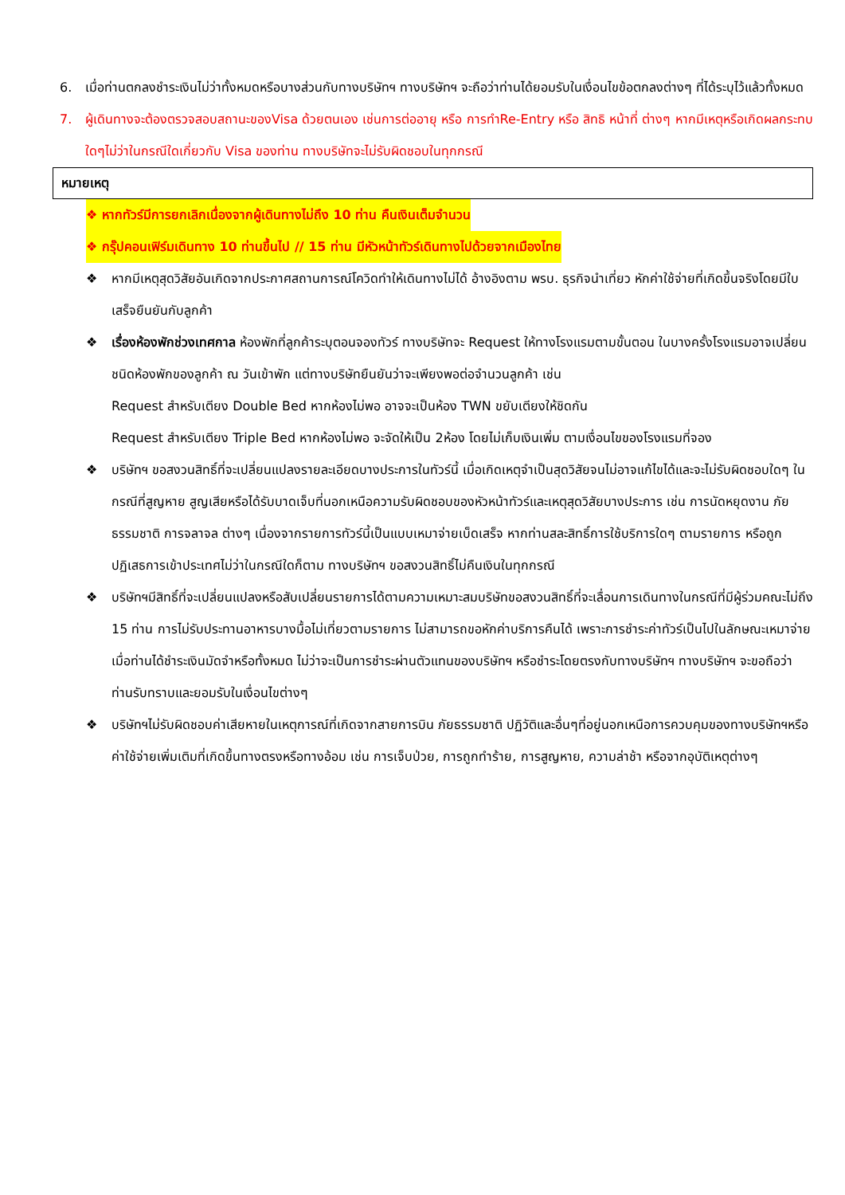6. เมื่อท่านตกลงชำระเงินไม่ว่าทั้งหมดหรือบางส่วนกับทางบริษัทฯ ทางบริษัทฯ จะถือว่าท่านได้ยอมรับในเงื่อนไขข้อตกลงต่างๆ ที่ได้ระบุไว้แล้วทั้งหมด
7. ผู้เดินทางจะต้องตรวจสอบสถานะของVisa ด้วยตนเอง เช่นการต่ออายุ หรือ การทำRe-Entry หรือ สิทธิ หน้าที่ ต่างๆ หากมีเหตุหรือเกิดผลกระทบใดๆไม่ว่าในกรณีใดเกี่ยวกับ Visa ของท่าน ทางบริษัทจะไม่รับผิดชอบในทุกกรณี
หมายเหตุ
❖ หากทัวร์มีการยกเลิกเนื่องจากผู้เดินทางไม่ถึง 10 ท่าน คืนเงินเต็มจำนวน
❖ กรุ๊ปคอนเฟิร์มเดินทาง 10 ท่านขึ้นไป // 15 ท่าน มีหัวหน้าทัวร์เดินทางไปด้วยจากเมืองไทย
❖ หากมีเหตุสุดวิสัยอันเกิดจากประกาศสถานการณ์โควิดทำให้เดินทางไม่ได้ อ้างอิงตาม พรบ. ธุรกิจนำเที่ยว หักค่าใช้จ่ายที่เกิดขึ้นจริงโดยมีใบเสร็จยืนยันกับลูกค้า
❖ เรื่องห้องพักช่วงเทศกาล ห้องพักที่ลูกค้าระบุตอนจองทัวร์ ทางบริษัทจะ Request ให้ทางโรงแรมตามขั้นตอน ในบางครั้งโรงแรมอาจเปลี่ยนชนิดห้องพักของลูกค้า ณ วันเข้าพัก แต่ทางบริษัทยืนยันว่าจะเพียงพอต่อจำนวนลูกค้า เช่น
Request สำหรับเตียง Double Bed หากห้องไม่พอ อาจจะเป็นห้อง TWN ขยับเตียงให้ชิดกัน
Request สำหรับเตียง Triple Bed หากห้องไม่พอ จะจัดให้เป็น 2ห้อง โดยไม่เก็บเงินเพิ่ม ตามเงื่อนไขของโรงแรมที่จอง
❖ บริษัทฯ ขอสงวนสิทธิ์ที่จะเปลี่ยนแปลงรายละเอียดบางประการในทัวร์นี้ เมื่อเกิดเหตุจำเป็นสุดวิสัยจนไม่อาจแก้ไขได้และจะไม่รับผิดชอบใดๆ ในกรณีที่สูญหาย สูญเสียหรือได้รับบาดเจ็บที่นอกเหนือความรับผิดชอบของหัวหน้าทัวร์และเหตุสุดวิสัยบางประการ เช่น การนัดหยุดงาน ภัยธรรมชาติ การจลาจล ต่างๆ เนื่องจากรายการทัวร์นี้เป็นแบบเหมาจ่ายเบ็ดเสร็จ หากท่านสละสิทธิ์การใช้บริการใดๆ ตามรายการ หรือถูกปฏิเสธการเข้าประเทศไม่ว่าในกรณีใดก็ตาม ทางบริษัทฯ ขอสงวนสิทธิ์ไม่คืนเงินในทุกกรณี
❖ บริษัทฯมีสิทธิ์ที่จะเปลี่ยนแปลงหรือสับเปลี่ยนรายการได้ตามความเหมาะสมบริษัทขอสงวนสิทธิ์ที่จะเลื่อนการเดินทางในกรณีที่มีผู้ร่วมคณะไม่ถึง 15 ท่าน การไม่รับประทานอาหารบางมื้อไม่เที่ยวตามรายการ ไม่สามารถขอหักค่าบริการคืนได้ เพราะการชำระค่าทัวร์เป็นไปในลักษณะเหมาจ่าย เมื่อท่านได้ชำระเงินมัดจำหรือทั้งหมด ไม่ว่าจะเป็นการชำระผ่านตัวแทนของบริษัทฯ หรือชำระโดยตรงกับทางบริษัทฯ ทางบริษัทฯ จะขอถือว่าท่านรับทราบและยอมรับในเงื่อนไขต่างๆ
❖ บริษัทฯไม่รับผิดชอบค่าเสียหายในเหตุการณ์ที่เกิดจากสายการบิน ภัยธรรมชาติ ปฏิวัติและอื่นๆที่อยู่นอกเหนือการควบคุมของทางบริษัทฯหรือค่าใช้จ่ายเพิ่มเติมที่เกิดขึ้นทางตรงหรือทางอ้อม เช่น การเจ็บป่วย, การถูกทำร้าย, การสูญหาย, ความล่าช้า หรือจากอุบัติเหตุต่างๆ